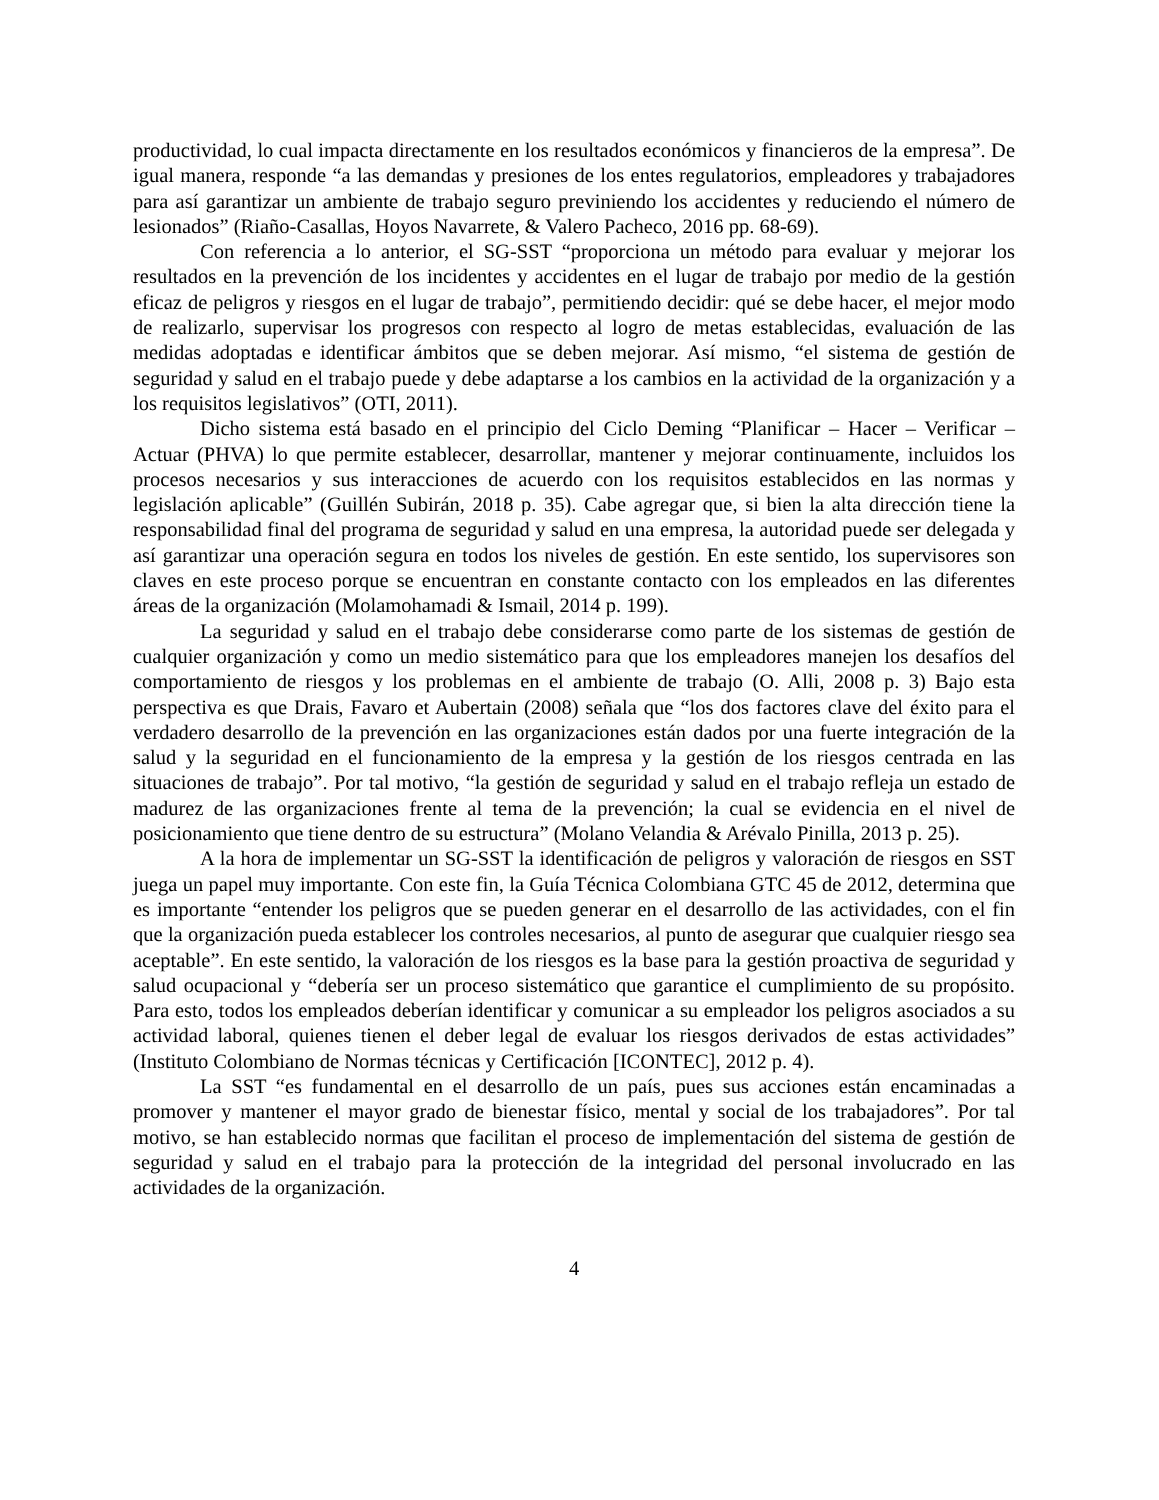productividad, lo cual impacta directamente en los resultados económicos y financieros de la empresa”. De igual manera, responde “a las demandas y presiones de los entes regulatorios, empleadores y trabajadores para así garantizar un ambiente de trabajo seguro previniendo los accidentes y reduciendo el número de lesionados” (Riaño-Casallas, Hoyos Navarrete, & Valero Pacheco, 2016 pp. 68-69).
Con referencia a lo anterior, el SG-SST “proporciona un método para evaluar y mejorar los resultados en la prevención de los incidentes y accidentes en el lugar de trabajo por medio de la gestión eficaz de peligros y riesgos en el lugar de trabajo”, permitiendo decidir: qué se debe hacer, el mejor modo de realizarlo, supervisar los progresos con respecto al logro de metas establecidas, evaluación de las medidas adoptadas e identificar ámbitos que se deben mejorar. Así mismo, “el sistema de gestión de seguridad y salud en el trabajo puede y debe adaptarse a los cambios en la actividad de la organización y a los requisitos legislativos” (OTI, 2011).
Dicho sistema está basado en el principio del Ciclo Deming “Planificar – Hacer – Verificar – Actuar (PHVA) lo que permite establecer, desarrollar, mantener y mejorar continuamente, incluidos los procesos necesarios y sus interacciones de acuerdo con los requisitos establecidos en las normas y legislación aplicable” (Guillén Subirán, 2018 p. 35). Cabe agregar que, si bien la alta dirección tiene la responsabilidad final del programa de seguridad y salud en una empresa, la autoridad puede ser delegada y así garantizar una operación segura en todos los niveles de gestión. En este sentido, los supervisores son claves en este proceso porque se encuentran en constante contacto con los empleados en las diferentes áreas de la organización (Molamohamadi & Ismail, 2014 p. 199).
La seguridad y salud en el trabajo debe considerarse como parte de los sistemas de gestión de cualquier organización y como un medio sistemático para que los empleadores manejen los desafíos del comportamiento de riesgos y los problemas en el ambiente de trabajo (O. Alli, 2008 p. 3) Bajo esta perspectiva es que Drais, Favaro et Aubertain (2008) señala que “los dos factores clave del éxito para el verdadero desarrollo de la prevención en las organizaciones están dados por una fuerte integración de la salud y la seguridad en el funcionamiento de la empresa y la gestión de los riesgos centrada en las situaciones de trabajo”. Por tal motivo, “la gestión de seguridad y salud en el trabajo refleja un estado de madurez de las organizaciones frente al tema de la prevención; la cual se evidencia en el nivel de posicionamiento que tiene dentro de su estructura” (Molano Velandia & Arévalo Pinilla, 2013 p. 25).
A la hora de implementar un SG-SST la identificación de peligros y valoración de riesgos en SST juega un papel muy importante. Con este fin, la Guía Técnica Colombiana GTC 45 de 2012, determina que es importante “entender los peligros que se pueden generar en el desarrollo de las actividades, con el fin que la organización pueda establecer los controles necesarios, al punto de asegurar que cualquier riesgo sea aceptable”. En este sentido, la valoración de los riesgos es la base para la gestión proactiva de seguridad y salud ocupacional y “debería ser un proceso sistemático que garantice el cumplimiento de su propósito. Para esto, todos los empleados deberían identificar y comunicar a su empleador los peligros asociados a su actividad laboral, quienes tienen el deber legal de evaluar los riesgos derivados de estas actividades” (Instituto Colombiano de Normas técnicas y Certificación [ICONTEC], 2012 p. 4).
La SST “es fundamental en el desarrollo de un país, pues sus acciones están encaminadas a promover y mantener el mayor grado de bienestar físico, mental y social de los trabajadores”. Por tal motivo, se han establecido normas que facilitan el proceso de implementación del sistema de gestión de seguridad y salud en el trabajo para la protección de la integridad del personal involucrado en las actividades de la organización.
4